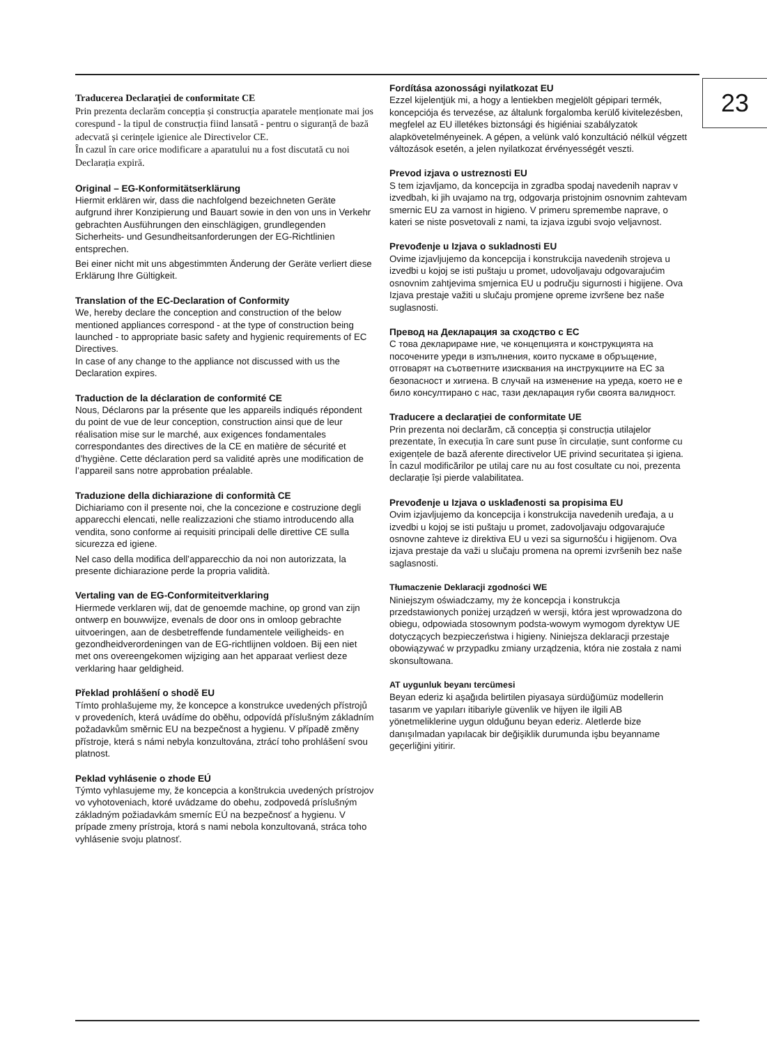23
Traducerea Declarației de conformitate CE
Prin prezenta declarăm concepția și construcția aparatele menționate mai jos corespund - la tipul de construcția fiind lansată - pentru o siguranță de bază adecvată și cerințele igienice ale Directivelor CE.
În cazul în care orice modificare a aparatului nu a fost discutată cu noi Declarația expiră.
Original – EG-Konformitätserklärung
Hiermit erklären wir, dass die nachfolgend bezeichneten Geräte aufgrund ihrer Konzipierung und Bauart sowie in den von uns in Verkehr gebrachten Ausführungen den einschlägigen, grundlegenden Sicherheits- und Gesundheitsanforderungen der EG-Richtlinien entsprechen.
Bei einer nicht mit uns abgestimmten Änderung der Geräte verliert diese Erklärung Ihre Gültigkeit.
Translation of the EC-Declaration of Conformity
We, hereby declare the conception and construction of the below mentioned appliances correspond - at the type of construction being launched - to appropriate basic safety and hygienic requirements of EC Directives.
In case of any change to the appliance not discussed with us the Declaration expires.
Traduction de la déclaration de conformité CE
Nous, Déclarons par la présente que les appareils indiqués répondent du point de vue de leur conception, construction ainsi que de leur réalisation mise sur le marché, aux exigences fondamentales correspondantes des directives de la CE en matière de sécurité et d’hygiène. Cette déclaration perd sa validité après une modification de l’appareil sans notre approbation préalable.
Traduzione della dichiarazione di conformità CE
Dichiariamo con il presente noi, che la concezione e costruzione degli apparecchi elencati, nelle realizzazioni che stiamo introducendo alla vendita, sono conforme ai requisiti principali delle direttive CE sulla sicurezza ed igiene.
Nel caso della modifica dell’apparecchio da noi non autorizzata, la presente dichiarazione perde la propria validità.
Vertaling van de EG-Conformiteitverklaring
Hiermede verklaren wij, dat de genoemde machine, op grond van zijn ontwerp en bouwwijze, evenals de door ons in omloop gebrachte uitvoeringen, aan de desbetreffende fundamentele veiligheids- en gezondheidverordeningen van de EG-richtlijnen voldoen. Bij een niet met ons overeengekomen wijziging aan het apparaat verliest deze verklaring haar geldigheid.
Překlad prohlášení o shodě EU
Tímto prohlašujeme my, že koncepce a konstrukce uvedených přístrojů v provedeních, která uvádíme do oběhu, odpovídá příslušným základním požadavkům směrnic EU na bezpečnost a hygienu. V případě změny přístroje, která s námi nebyla konzultována, ztrácí toho prohlášení svou platnost.
Peklad vyhlásenie o zhode EÚ
Týmto vyhlasujeme my, že koncepcia a konštrukcia uvedených prístrojov vo vyhotoveniach, ktoré uvádzame do obehu, zodpovedá príslušným základným požiadavkám smerníc EÚ na bezpečnosť a hygienu. V prípade zmeny prístroja, ktorá s nami nebola konzultovaná, stráca toho vyhlásenie svoju platnosť.
Fordítása azonossági nyilatkozat EU
Ezzel kijelentjük mi, a hogy a lentiekben megjelölt gépipari termék, koncepciója és tervezése, az általunk forgalomba kerülő kivitelezésben, megfelel az EU illetékes biztonsági és higiéniai szabályzatok alapkövetelményeinek. A gépen, a velünk való konzultáció nélkül végzett változások esetén, a jelen nyilatkozat érvényességét veszti.
Prevod izjava o ustreznosti EU
S tem izjavljamo, da koncepcija in zgradba spodaj navedenih naprav v izvedbah, ki jih uvajamo na trg, odgovarja pristojnim osnovnim zahtevam smernic EU za varnost in higieno. V primeru spremembe naprave, o kateri se niste posvetovali z nami, ta izjava izgubi svojo veljavnost.
Prevođenje u Izjava o sukladnosti EU
Ovime izjavljujemo da koncepcija i konstrukcija navedenih strojeva u izvedbi u kojoj se isti puštaju u promet, udovoljavaju odgovarajućim osnovnim zahtjevima smjernica EU u području sigurnosti i higijene. Ova Izjava prestaje važiti u slučaju promjene opreme izvršene bez naše suglasnosti.
Превод на Декларация за сходство с ЕС
С това декларираме ние, че концепцията и конструкцията на посочените уреди в изпълнения, които пускаме в обръщение, отговарят на съответните изисквания на инструкциите на ЕС за безопасност и хигиена. В случай на изменение на уреда, което не е било консултирано с нас, тази декларация губи своята валидност.
Traducere a declarației de conformitate UE
Prin prezenta noi declarăm, că concepția și construcția utilajelor prezentate, în execuția în care sunt puse în circulație, sunt conforme cu exigențele de bază aferente directivelor UE privind securitatea și igiena. În cazul modificărilor pe utilaj care nu au fost cosultate cu noi, prezenta declarație își pierde valabilitatea.
Prevođenje u Izjava o usklađenosti sa propisima EU
Ovim izjavljujemo da koncepcija i konstrukcija navedenih uređaja, a u izvedbi u kojoj se isti puštaju u promet, zadovoljavaju odgovarajuće osnovne zahteve iz direktiva EU u vezi sa sigurnošću i higijenom. Ova izjava prestaje da važi u slučaju promena na opremi izvršenih bez naše saglasnosti.
Tłumaczenie Deklaracji zgodności WE
Niniejszym oświadczamy, my że koncepcja i konstrukcja przedstawionych poniżej urządzeń w wersji, która jest wprowadzona do obiegu, odpowiada stosownym podsta-wowym wymogom dyrektyw UE dotyczących bezpieczeństwa i higieny. Niniejsza deklaracji przestaje obowiązywać w przypadku zmiany urządzenia, która nie została z nami skonsultowana.
AT uygunluk beyanı tercümesi
Beyan ederiz ki aşağıda belirtilen piyasaya sürdüğümüz modellerin tasarım ve yapıları itibariyle güvenlik ve hijyen ile ilgili AB yönetmeliklerine uygun olduğunu beyan ederiz. Aletlerde bize danışılmadan yapılacak bir değişiklik durumunda işbu beyanname geçerliğini yitirir.